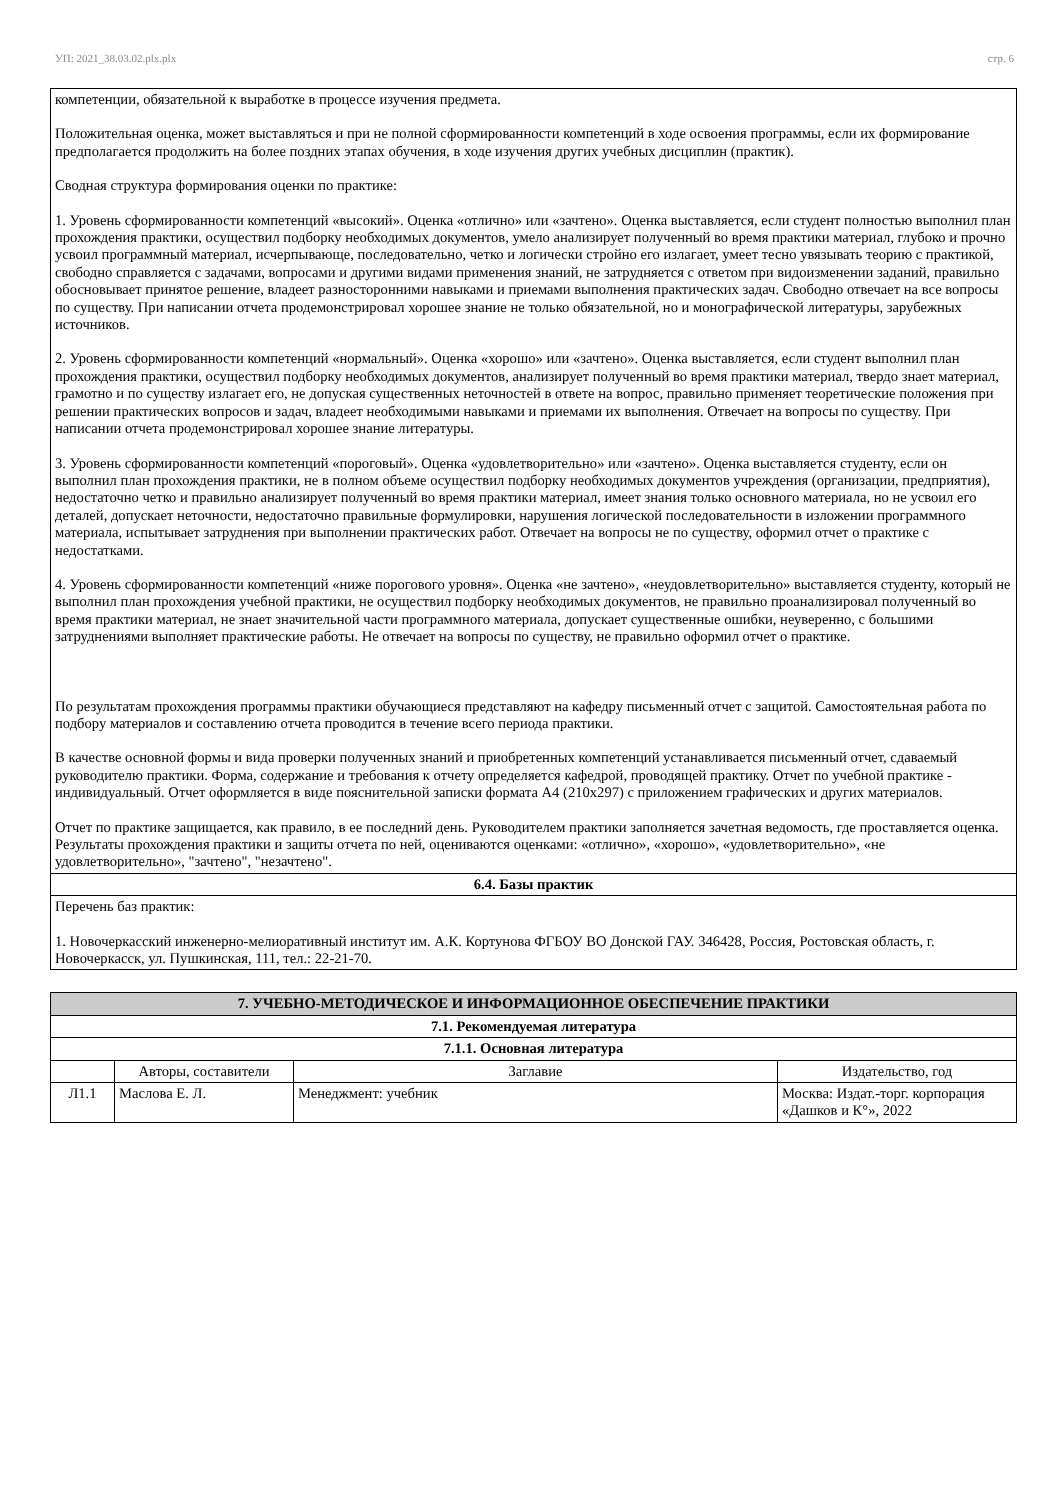УП: 2021_38.03.02.plx.plx стр. 6
| компетенции, обязательной к выработке в процессе изучения предмета. Положительная оценка, может выставляться и при не полной сформированности компетенций в ходе освоения программы, если их формирование предполагается продолжить на более поздних этапах обучения, в ходе изучения других учебных дисциплин (практик). Сводная структура формирования оценки по практике: 1. Уровень сформированности компетенций «высокий». Оценка «отлично» или «зачтено». Оценка выставляется, если студент полностью выполнил план прохождения практики, осуществил подборку необходимых документов, умело анализирует полученный во время практики материал, глубоко и прочно усвоил программный материал, исчерпывающе, последовательно, четко и логически стройно его излагает, умеет тесно увязывать теорию с практикой, свободно справляется с задачами, вопросами и другими видами применения знаний, не затрудняется с ответом при видоизменении заданий, правильно обосновывает принятое решение, владеет разносторонними навыками и приемами выполнения практических задач. Свободно отвечает на все вопросы по существу. При написании отчета продемонстрировал хорошее знание не только обязательной, но и монографической литературы, зарубежных источников. 2. Уровень сформированности компетенций «нормальный». Оценка «хорошо» или «зачтено». Оценка выставляется, если студент выполнил план прохождения практики, осуществил подборку необходимых документов, анализирует полученный во время практики материал, твердо знает материал, грамотно и по существу излагает его, не допуская существенных неточностей в ответе на вопрос, правильно применяет теоретические положения при решении практических вопросов и задач, владеет необходимыми навыками и приемами их выполнения. Отвечает на вопросы по существу. При написании отчета продемонстрировал хорошее знание литературы. 3. Уровень сформированности компетенций «пороговый». Оценка «удовлетворительно» или «зачтено». Оценка выставляется студенту, если он выполнил план прохождения практики, не в полном объеме осуществил подборку необходимых документов учреждения (организации, предприятия), недостаточно четко и правильно анализирует полученный во время практики материал, имеет знания только основного материала, но не усвоил его деталей, допускает неточности, недостаточно правильные формулировки, нарушения логической последовательности в изложении программного материала, испытывает затруднения при выполнении практических работ. Отвечает на вопросы не по существу, оформил отчет о практике с недостатками. 4. Уровень сформированности компетенций «ниже порогового уровня». Оценка «не зачтено», «неудовлетворительно» выставляется студенту, который не выполнил план прохождения учебной практики, не осуществил подборку необходимых документов, не правильно проанализировал полученный во время практики материал, не знает значительной части программного материала, допускает существенные ошибки, неуверенно, с большими затруднениями выполняет практические работы. Не отвечает на вопросы по существу, не правильно оформил отчет о практике. По результатам прохождения программы практики обучающиеся представляют на кафедру письменный отчет с защитой. Самостоятельная работа по подбору материалов и составлению отчета проводится в течение всего периода практики. В качестве основной формы и вида проверки полученных знаний и приобретенных компетенций устанавливается письменный отчет, сдаваемый руководителю практики. Форма, содержание и требования к отчету определяется кафедрой, проводящей практику. Отчет по учебной практике - индивидуальный. Отчет оформляется в виде пояснительной записки формата А4 (210х297) с приложением графических и других материалов. Отчет по практике защищается, как правило, в ее последний день. Руководителем практики заполняется зачетная ведомость, где проставляется оценка. Результаты прохождения практики и защиты отчета по ней, оцениваются оценками: «отлично», «хорошо», «удовлетворительно», «не удовлетворительно», "зачтено", "незачтено". |
| 6.4. Базы практик |
| Перечень баз практик: 1. Новочеркасский инженерно-мелиоративный институт им. А.К. Кортунова ФГБОУ ВО Донской ГАУ. 346428, Россия, Ростовская область, г. Новочеркасск, ул. Пушкинская, 111, тел.: 22-21-70. |
| 7. УЧЕБНО-МЕТОДИЧЕСКОЕ И ИНФОРМАЦИОННОЕ ОБЕСПЕЧЕНИЕ ПРАКТИКИ | | | |
| 7.1. Рекомендуемая литература | | | |
| 7.1.1. Основная литература | | | |
| | Авторы, составители | Заглавие | Издательство, год |
| Л1.1 | Маслова Е. Л. | Менеджмент: учебник | Москва: Издат.-торг. корпорация «Дашков и К°», 2022 |